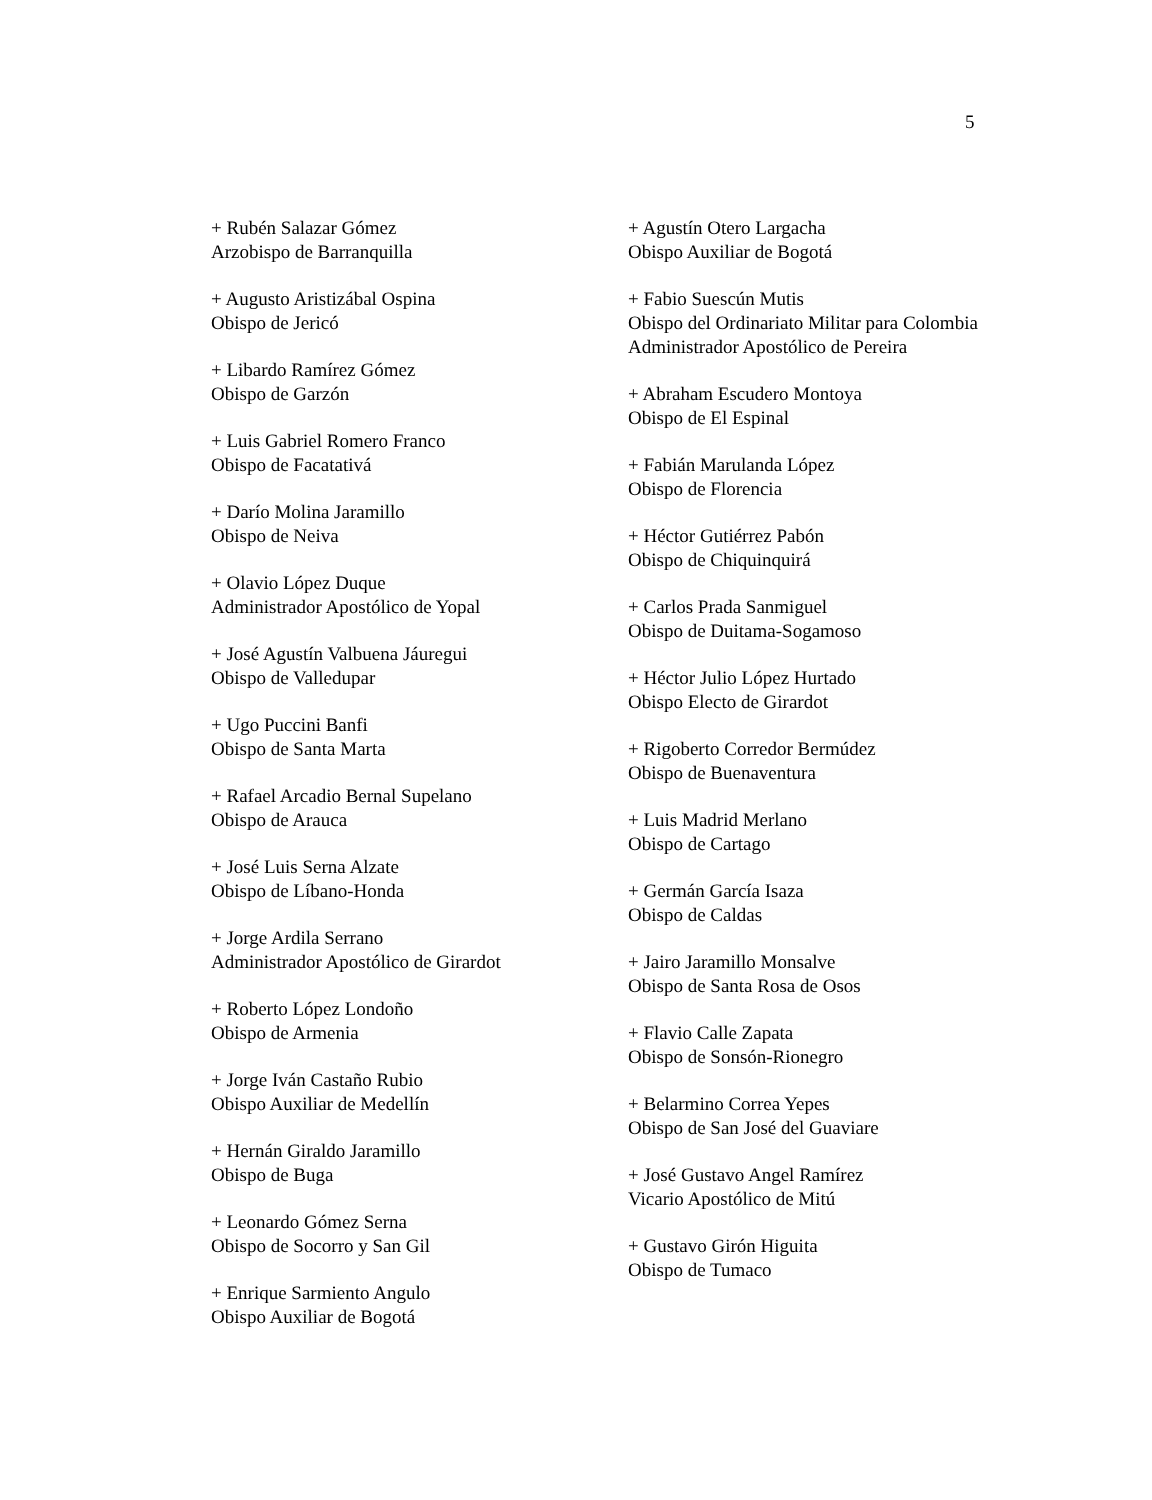5
+ Rubén Salazar Gómez
Arzobispo de Barranquilla
+ Augusto Aristizábal Ospina
Obispo de Jericó
+ Libardo Ramírez Gómez
Obispo de Garzón
+ Luis Gabriel Romero Franco
Obispo de Facatativá
+ Darío Molina Jaramillo
Obispo de Neiva
+ Olavio López Duque
Administrador Apostólico de Yopal
+ José Agustín Valbuena Jáuregui
Obispo de Valledupar
+ Ugo Puccini Banfi
Obispo de Santa Marta
+ Rafael Arcadio Bernal Supelano
Obispo de Arauca
+ José Luis Serna Alzate
Obispo de Líbano-Honda
+ Jorge Ardila Serrano
Administrador Apostólico de Girardot
+ Roberto López Londoño
Obispo de Armenia
+ Jorge Iván Castaño Rubio
Obispo Auxiliar de Medellín
+ Hernán Giraldo Jaramillo
Obispo de Buga
+ Leonardo Gómez Serna
Obispo de Socorro y San Gil
+ Enrique Sarmiento Angulo
Obispo Auxiliar de Bogotá
+ Agustín Otero Largacha
Obispo Auxiliar de Bogotá
+ Fabio Suescún Mutis
Obispo del Ordinariato Militar para Colombia
Administrador Apostólico de Pereira
+ Abraham Escudero Montoya
Obispo de El Espinal
+ Fabián Marulanda López
Obispo de Florencia
+ Héctor Gutiérrez Pabón
Obispo de Chiquinquirá
+ Carlos Prada Sanmiguel
Obispo de Duitama-Sogamoso
+ Héctor Julio López Hurtado
Obispo Electo de Girardot
+ Rigoberto Corredor Bermúdez
Obispo de Buenaventura
+ Luis Madrid Merlano
Obispo de Cartago
+ Germán García Isaza
Obispo de Caldas
+ Jairo Jaramillo Monsalve
Obispo de Santa Rosa de Osos
+ Flavio Calle Zapata
Obispo de Sonsón-Rionegro
+ Belarmino Correa Yepes
Obispo de San José del Guaviare
+ José Gustavo Angel Ramírez
Vicario Apostólico de Mitú
+ Gustavo Girón Higuita
Obispo de Tumaco